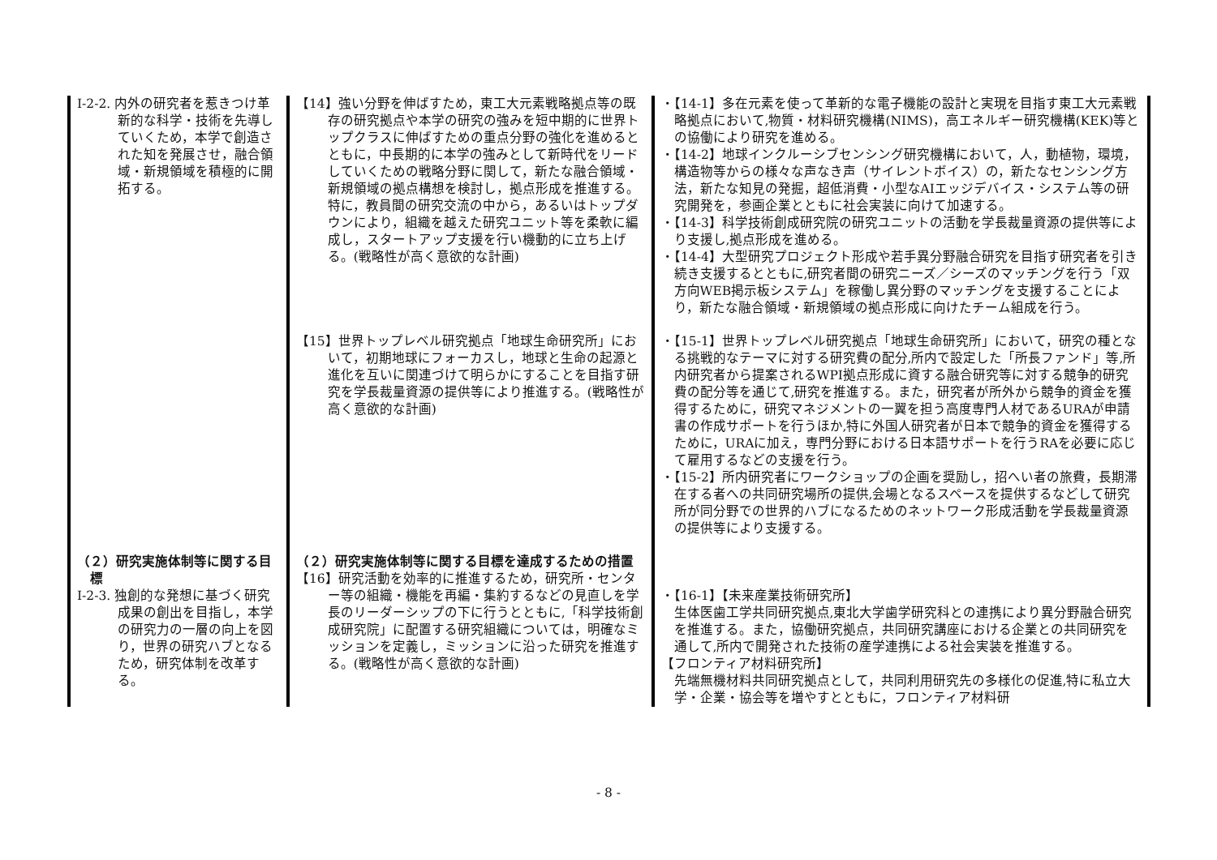| Ⅰ-2-2. 内外の研究者を惹きつけ革新的な科学・技術を先導していくため，本学で創造された知を発展させ，融合領域・新規領域を積極的に開拓する。 | 【14】強い分野を伸ばすため，東工大元素戦略拠点等の既存の研究拠点や本学の研究の強みを短中期的に世界トップクラスに伸ばすための重点分野の強化を進めるとともに，中長期的に本学の強みとして新時代をリードしていくための戦略分野に関して，新たな融合領域・新規領域の拠点構想を検討し，拠点形成を推進する。特に，教員間の研究交流の中から，あるいはトップダウンにより，組織を越えた研究ユニット等を柔軟に編成し，スタートアップ支援を行い機動的に立ち上げる。(戦略性が高く意欲的な計画) | ・【14-1】多在元素を使って革新的な電子機能の設計と実現を目指す東工大元素戦略拠点において,物質・材料研究機構(NIMS)，高エネルギー研究機構(KEK)等との協働により研究を進める。 ・【14-2】地球インクルーシブセンシング研究機構において，人，動植物，環境，構造物等からの様々な声なき声（サイレントボイス）の，新たなセンシング方法，新たな知見の発掘，超低消費・小型なAIエッジデバイス・システム等の研究開発を，参画企業とともに社会実装に向けて加速する。 ・【14-3】科学技術創成研究院の研究ユニットの活動を学長裁量資源の提供等により支援し,拠点形成を進める。 ・【14-4】大型研究プロジェクト形成や若手異分野融合研究を目指す研究者を引き続き支援するとともに,研究者間の研究ニーズ／シーズのマッチングを行う「双方向WEB掲示板システム」を稼働し異分野のマッチングを支援することにより，新たな融合領域・新規領域の拠点形成に向けたチーム組成を行う。 |
| | 【15】世界トップレベル研究拠点「地球生命研究所」において，初期地球にフォーカスし，地球と生命の起源と進化を互いに関連づけて明らかにすることを目指す研究を学長裁量資源の提供等により推進する。(戦略性が高く意欲的な計画) | ・【15-1】世界トップレベル研究拠点「地球生命研究所」において，研究の種となる挑戦的なテーマに対する研究費の配分,所内で設定した「所長ファンド」等,所内研究者から提案されるWPI拠点形成に資する融合研究等に対する競争的研究費の配分等を通じて,研究を推進する。また，研究者が所外から競争的資金を獲得するために，研究マネジメントの一翼を担う高度専門人材であるURAが申請書の作成サポートを行うほか,特に外国人研究者が日本で競争的資金を獲得するために，URAに加え，専門分野における日本語サポートを行うRAを必要に応じて雇用するなどの支援を行う。 ・【15-2】所内研究者にワークショップの企画を奨励し，招へい者の旅費，長期滞在する者への共同研究場所の提供,会場となるスペースを提供するなどして研究所が同分野での世界的ハブになるためのネットワーク形成活動を学長裁量資源の提供等により支援する。 |
| （２）研究実施体制等に関する目標 Ⅰ-2-3. 独創的な発想に基づく研究成果の創出を目指し，本学の研究力の一層の向上を図り，世界の研究ハブとなるため，研究体制を改革する。 | （２）研究実施体制等に関する目標を達成するための措置 【16】研究活動を効率的に推進するため，研究所・センター等の組織・機能を再編・集約するなどの見直しを学長のリーダーシップの下に行うとともに,「科学技術創成研究院」に配置する研究組織については，明確なミッションを定義し，ミッションに沿った研究を推進する。(戦略性が高く意欲的な計画) | ・【16-1】【未来産業技術研究所】 生体医歯工学共同研究拠点,東北大学歯学研究科との連携により異分野融合研究を推進する。また，協働研究拠点，共同研究講座における企業との共同研究を通して,所内で開発された技術の産学連携による社会実装を推進する。 【フロンティア材料研究所】 先端無機材料共同研究拠点として，共同利用研究先の多様化の促進,特に私立大学・企業・協会等を増やすとともに，フロンティア材料研 |
- 8 -